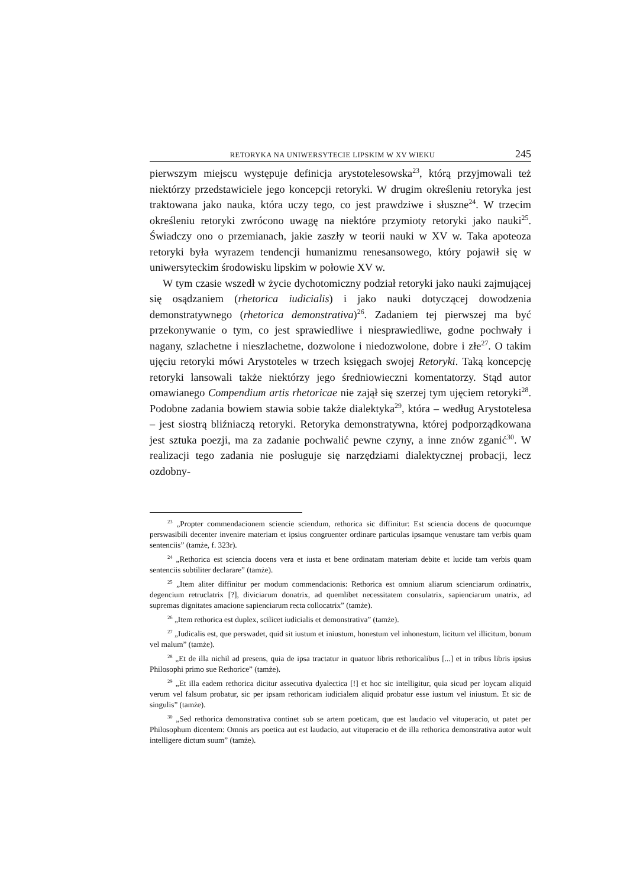RETORYKA NA UNIWERSYTECIE LIPSKIM W XV WIEKU 245
pierwszym miejscu występuje definicja arystotelesowska<sup>23</sup>, którą przyjmowali też niektórzy przedstawiciele jego koncepcji retoryki. W drugim określeniu retoryka jest traktowana jako nauka, która uczy tego, co jest prawdziwe i słuszne<sup>24</sup>. W trzecim określeniu retoryki zwrócono uwagę na niektóre przymioty retoryki jako nauki<sup>25</sup>. Świadczy ono o przemianach, jakie zaszły w teorii nauki w XV w. Taka apoteoza retoryki była wyrazem tendencji humanizmu renesansowego, który pojawił się w uniwersyteckim środowisku lipskim w połowie XV w.
W tym czasie wszedł w życie dychotomiczny podział retoryki jako nauki zajmującej się osądzaniem (rhetorica iudicialis) i jako nauki dotyczącej dowodzenia demonstratywnego (rhetorica demonstrativa)<sup>26</sup>. Zadaniem tej pierwszej ma być przekonywanie o tym, co jest sprawiedliwe i niesprawiedliwe, godne pochwały i nagany, szlachetne i nieszlachetne, dozwolone i niedozwolone, dobre i złe<sup>27</sup>. O takim ujęciu retoryki mówi Arystoteles w trzech księgach swojej Retoryki. Taką koncepcję retoryki lansowali także niektórzy jego średniowieczni komentatorzy. Stąd autor omawianego Compendium artis rhetoricae nie zajął się szerzej tym ujęciem retoryki<sup>28</sup>. Podobne zadania bowiem stawia sobie także dialektyka<sup>29</sup>, która – według Arystotelesa – jest siostrą bliźniaczą retoryki. Retoryka demonstratywna, której podporządkowana jest sztuka poezji, ma za zadanie pochwalić pewne czyny, a inne znów zganić<sup>30</sup>. W realizacji tego zadania nie posługuje się narzędziami dialektycznej probacji, lecz ozdobny-
<sup>23</sup> „Propter commendacionem sciencie sciendum, rethorica sic diffinitur: Est sciencia docens de quocumque perswasibili decenter invenire materiam et ipsius congruenter ordinare particulas ipsamque venustare tam verbis quam sentenciis” (tamże, f. 323r).
<sup>24</sup> „Rethorica est sciencia docens vera et iusta et bene ordinatam materiam debite et lucide tam verbis quam sentenciis subtiliter declarare” (tamże).
<sup>25</sup> „Item aliter diffinitur per modum commendacionis: Rethorica est omnium aliarum scienciarum ordinatrix, degencium retruclatrix [?], diviciarum donatrix, ad quemlibet necessitatem consulatrix, sapienciarum unatrix, ad supremas dignitates amacione sapienciarum recta collocatrix” (tamże).
<sup>26</sup> „Item rethorica est duplex, scilicet iudicialis et demonstrativa” (tamże).
<sup>27</sup> „Iudicalis est, que perswadet, quid sit iustum et iniustum, honestum vel inhonestum, licitum vel illicitum, bonum vel malum” (tamże).
<sup>28</sup> „Et de illa nichil ad presens, quia de ipsa tractatur in quatuor libris rethoricalibus [...] et in tribus libris ipsius Philosophi primo sue Rethorice” (tamże).
<sup>29</sup> „Et illa eadem rethorica dicitur assecutiva dyalectica [!] et hoc sic intelligitur, quia sicud per loycam aliquid verum vel falsum probatur, sic per ipsam rethoricam iudicialem aliquid probatur esse iustum vel iniustum. Et sic de singulis” (tamże).
<sup>30</sup> „Sed rethorica demonstrativa continet sub se artem poeticam, que est laudacio vel vituperacio, ut patet per Philosophum dicentem: Omnis ars poetica aut est laudacio, aut vituperacio et de illa rethorica demonstrativa autor wult intelligere dictum suum” (tamże).